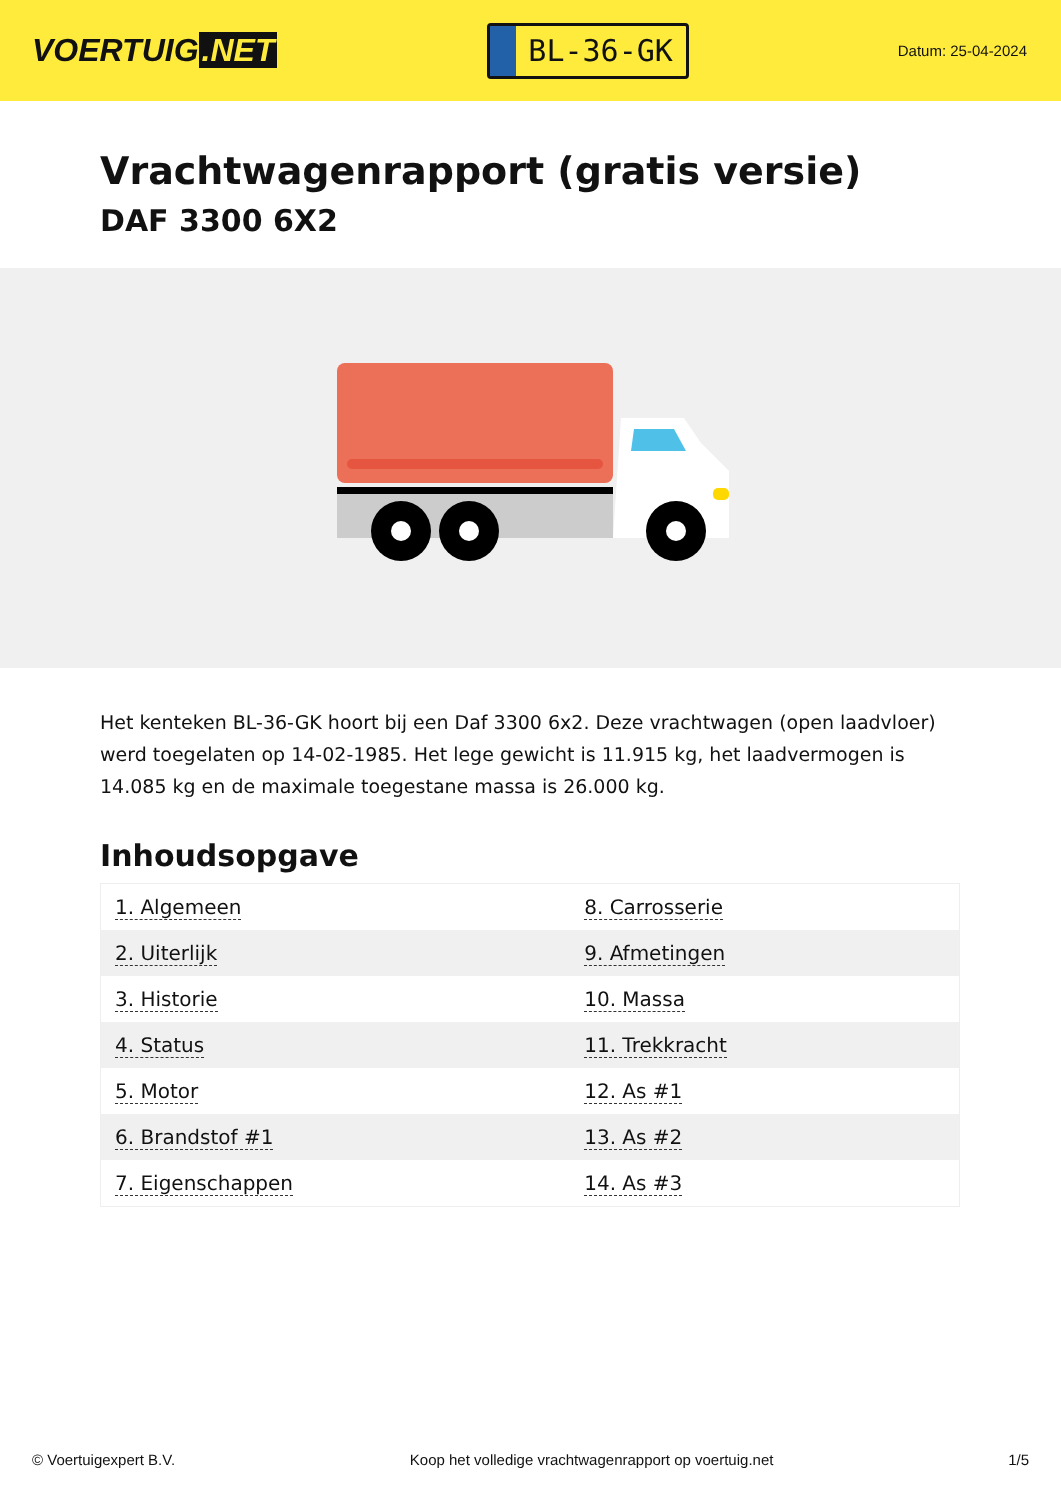VOERTUIG.NET
BL-36-GK
Datum: 25-04-2024
Vrachtwagenrapport (gratis versie)
DAF 3300 6X2
Het kenteken BL-36-GK hoort bij een Daf 3300 6x2. Deze vrachtwagen (open laadvloer) werd toegelaten op 14-02-1985. Het lege gewicht is 11.915 kg, het laadvermogen is 14.085 kg en de maximale toegestane massa is 26.000 kg.
Inhoudsopgave
| 1. Algemeen | 8. Carrosserie |
| 2. Uiterlijk | 9. Afmetingen |
| 3. Historie | 10. Massa |
| 4. Status | 11. Trekkracht |
| 5. Motor | 12. As #1 |
| 6. Brandstof #1 | 13. As #2 |
| 7. Eigenschappen | 14. As #3 |
© Voertuigexpert B.V. Koop het volledige vrachtwagenrapport op voertuig.net 1/5